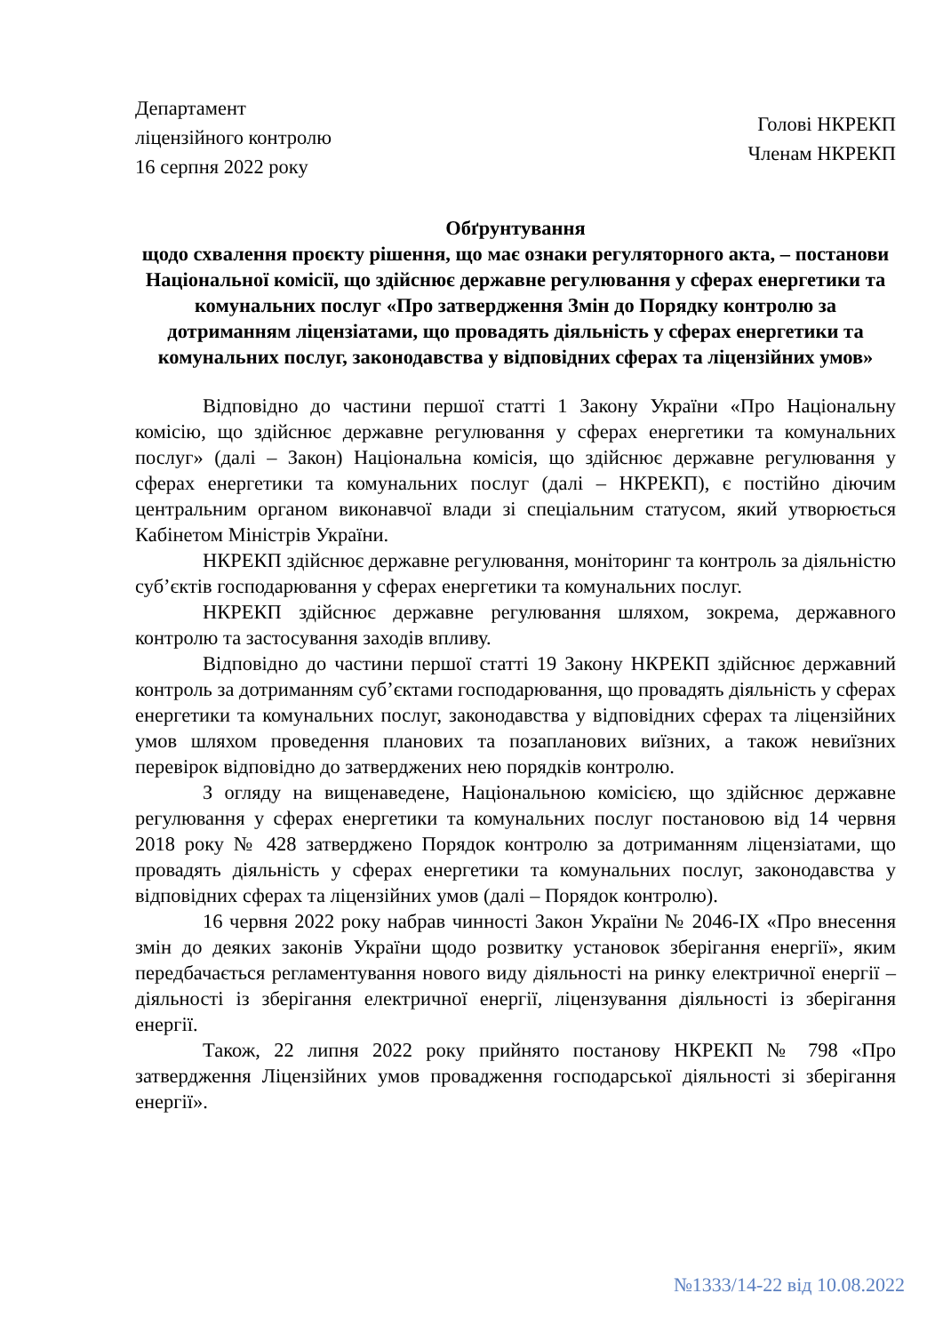Департамент
ліцензійного контролю
16 серпня 2022 року
Голові НКРЕКП
Членам НКРЕКП
Обґрунтування
щодо схвалення проєкту рішення, що має ознаки регуляторного акта, – постанови Національної комісії, що здійснює державне регулювання у сферах енергетики та комунальних послуг «Про затвердження Змін до Порядку контролю за дотриманням ліцензіатами, що провадять діяльність у сферах енергетики та комунальних послуг, законодавства у відповідних сферах та ліцензійних умов»
Відповідно до частини першої статті 1 Закону України «Про Національну комісію, що здійснює державне регулювання у сферах енергетики та комунальних послуг» (далі – Закон) Національна комісія, що здійснює державне регулювання у сферах енергетики та комунальних послуг (далі – НКРЕКП), є постійно діючим центральним органом виконавчої влади зі спеціальним статусом, який утворюється Кабінетом Міністрів України.
НКРЕКП здійснює державне регулювання, моніторинг та контроль за діяльністю суб’єктів господарювання у сферах енергетики та комунальних послуг.
НКРЕКП здійснює державне регулювання шляхом, зокрема, державного контролю та застосування заходів впливу.
Відповідно до частини першої статті 19 Закону НКРЕКП здійснює державний контроль за дотриманням суб’єктами господарювання, що провадять діяльність у сферах енергетики та комунальних послуг, законодавства у відповідних сферах та ліцензійних умов шляхом проведення планових та позапланових виїзних, а також невиїзних перевірок відповідно до затверджених нею порядків контролю.
З огляду на вищенаведене, Національною комісією, що здійснює державне регулювання у сферах енергетики та комунальних послуг постановою від 14 червня 2018 року № 428 затверджено Порядок контролю за дотриманням ліцензіатами, що провадять діяльність у сферах енергетики та комунальних послуг, законодавства у відповідних сферах та ліцензійних умов (далі – Порядок контролю).
16 червня 2022 року набрав чинності Закон України № 2046-IX «Про внесення змін до деяких законів України щодо розвитку установок зберігання енергії», яким передбачається регламентування нового виду діяльності на ринку електричної енергії – діяльності із зберігання електричної енергії, ліцензування діяльності із зберігання енергії.
Також, 22 липня 2022 року прийнято постанову НКРЕКП № 798 «Про затвердження Ліцензійних умов провадження господарської діяльності зі зберігання енергії».
№1333/14-22 від 10.08.2022